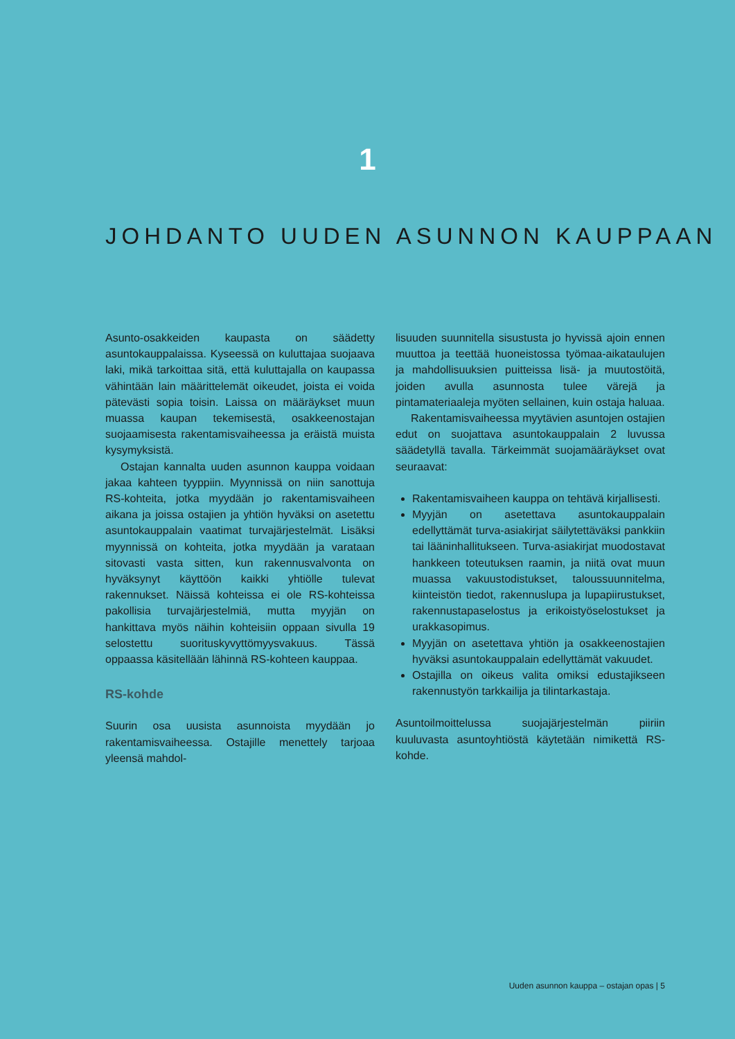1
JOHDANTO UUDEN ASUNNON KAUPPAAN
Asunto-osakkeiden kaupasta on säädetty asuntokauppalaissa. Kyseessä on kuluttajaa suojaava laki, mikä tarkoittaa sitä, että kuluttajalla on kaupassa vähintään lain määrittelemät oikeudet, joista ei voida pätevästi sopia toisin. Laissa on määräykset muun muassa kaupan tekemisestä, osakkeenostajan suojaamisesta rakentamisvaiheessa ja eräistä muista kysymyksistä.
Ostajan kannalta uuden asunnon kauppa voidaan jakaa kahteen tyyppiin. Myynnissä on niin sanottuja RS-kohteita, jotka myydään jo rakentamisvaiheen aikana ja joissa ostajien ja yhtiön hyväksi on asetettu asuntokauppalain vaatimat turvajärjestelmät. Lisäksi myynnissä on kohteita, jotka myydään ja varataan sitovasti vasta sitten, kun rakennusvalvonta on hyväksynyt käyttöön kaikki yhtiölle tulevat rakennukset. Näissä kohteissa ei ole RS-kohteissa pakollisia turvajärjestelmiä, mutta myyjän on hankittava myös näihin kohteisiin oppaan sivulla 19 selostettu suorituskyvyttömyysvakuus. Tässä oppaassa käsitellään lähinnä RS-kohteen kauppaa.
RS-kohde
Suurin osa uusista asunnoista myydään jo rakentamisvaiheessa. Ostajille menettely tarjoaa yleensä mahdol-
lisuuden suunnitella sisustusta jo hyvissä ajoin ennen muuttoa ja teettää huoneistossa työmaa-aikataulujen ja mahdollisuuksien puitteissa lisä- ja muutostöitä, joiden avulla asunnosta tulee värejä ja pintamateriaaleja myöten sellainen, kuin ostaja haluaa.
Rakentamisvaiheessa myytävien asuntojen ostajien edut on suojattava asuntokauppalain 2 luvussa säädetyllä tavalla. Tärkeimmät suojamääräykset ovat seuraavat:
Rakentamisvaiheen kauppa on tehtävä kirjallisesti.
Myyjän on asetettava asuntokauppalain edellyttämät turva-asiakirjat säilytettäväksi pankkiin tai lääninhallitukseen. Turva-asiakirjat muodostavat hankkeen toteutuksen raamin, ja niitä ovat muun muassa vakuustodistukset, taloussuunnitelma, kiinteistön tiedot, rakennuslupa ja lupapiirustukset, rakennustapaselostus ja erikoistyöselostukset ja urakkasopimus.
Myyjän on asetettava yhtiön ja osakkeenostajien hyväksi asuntokauppalain edellyttämät vakuudet.
Ostajilla on oikeus valita omiksi edustajikseen rakennustyön tarkkailija ja tilintarkastaja.
Asuntoilmoittelussa suojajärjestelmän piiriin kuuluvasta asuntoyhtiöstä käytetään nimikettä RS-kohde.
Uuden asunnon kauppa – ostajan opas | 5